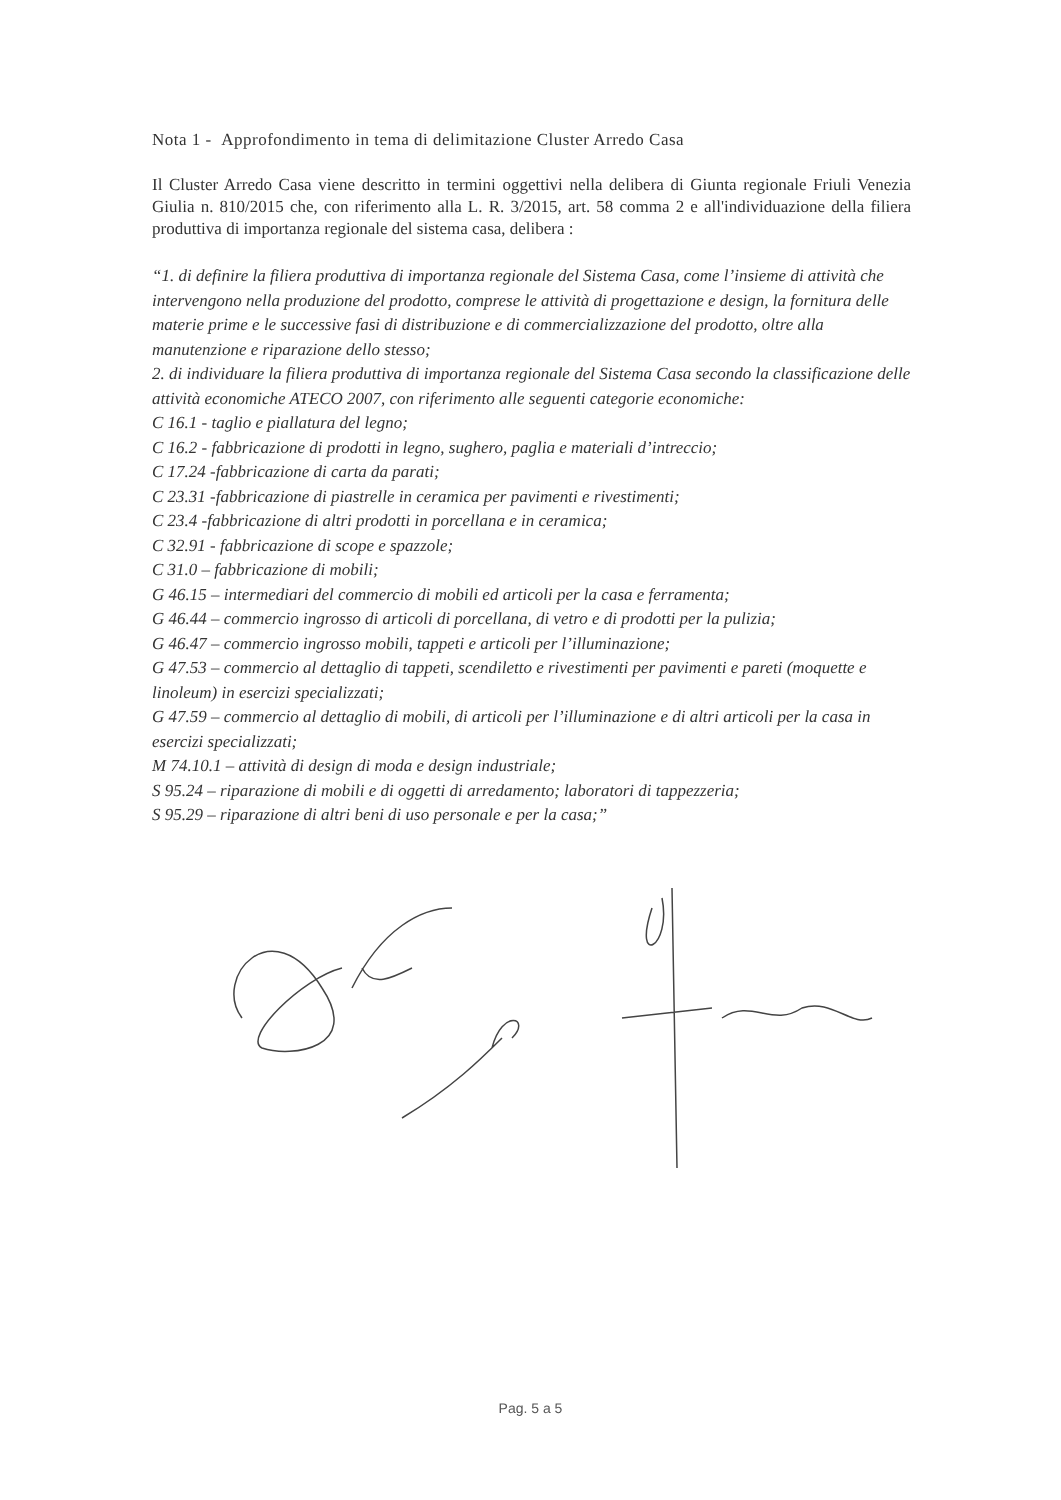Nota 1 - Approfondimento in tema di delimitazione Cluster Arredo Casa
Il Cluster Arredo Casa viene descritto in termini oggettivi nella delibera di Giunta regionale Friuli Venezia Giulia n. 810/2015 che, con riferimento alla L. R. 3/2015, art. 58 comma 2 e all'individuazione della filiera produttiva di importanza regionale del sistema casa, delibera :
“1. di definire la filiera produttiva di importanza regionale del Sistema Casa, come l’insieme di attività che intervengono nella produzione del prodotto, comprese le attività di progettazione e design, la fornitura delle materie prime e le successive fasi di distribuzione e di commercializzazione del prodotto, oltre alla manutenzione e riparazione dello stesso;
2. di individuare la filiera produttiva di importanza regionale del Sistema Casa secondo la classificazione delle attività economiche ATECO 2007, con riferimento alle seguenti categorie economiche:
C 16.1 - taglio e piallatura del legno;
C 16.2 - fabbricazione di prodotti in legno, sughero, paglia e materiali d’intreccio;
C 17.24 -fabbricazione di carta da parati;
C 23.31 -fabbricazione di piastrelle in ceramica per pavimenti e rivestimenti;
C 23.4 -fabbricazione di altri prodotti in porcellana e in ceramica;
C 32.91 - fabbricazione di scope e spazzole;
C 31.0 – fabbricazione di mobili;
G 46.15 – intermediari del commercio di mobili ed articoli per la casa e ferramenta;
G 46.44 – commercio ingrosso di articoli di porcellana, di vetro e di prodotti per la pulizia;
G 46.47 – commercio ingrosso mobili, tappeti e articoli per l’illuminazione;
G 47.53 – commercio al dettaglio di tappeti, scendiletto e rivestimenti per pavimenti e pareti (moquette e linoleum) in esercizi specializzati;
G 47.59 – commercio al dettaglio di mobili, di articoli per l’illuminazione e di altri articoli per la casa in esercizi specializzati;
M 74.10.1 – attività di design di moda e design industriale;
S 95.24 – riparazione di mobili e di oggetti di arredamento; laboratori di tappezzeria;
S 95.29 – riparazione di altri beni di uso personale e per la casa;”
Pag. 5 a 5